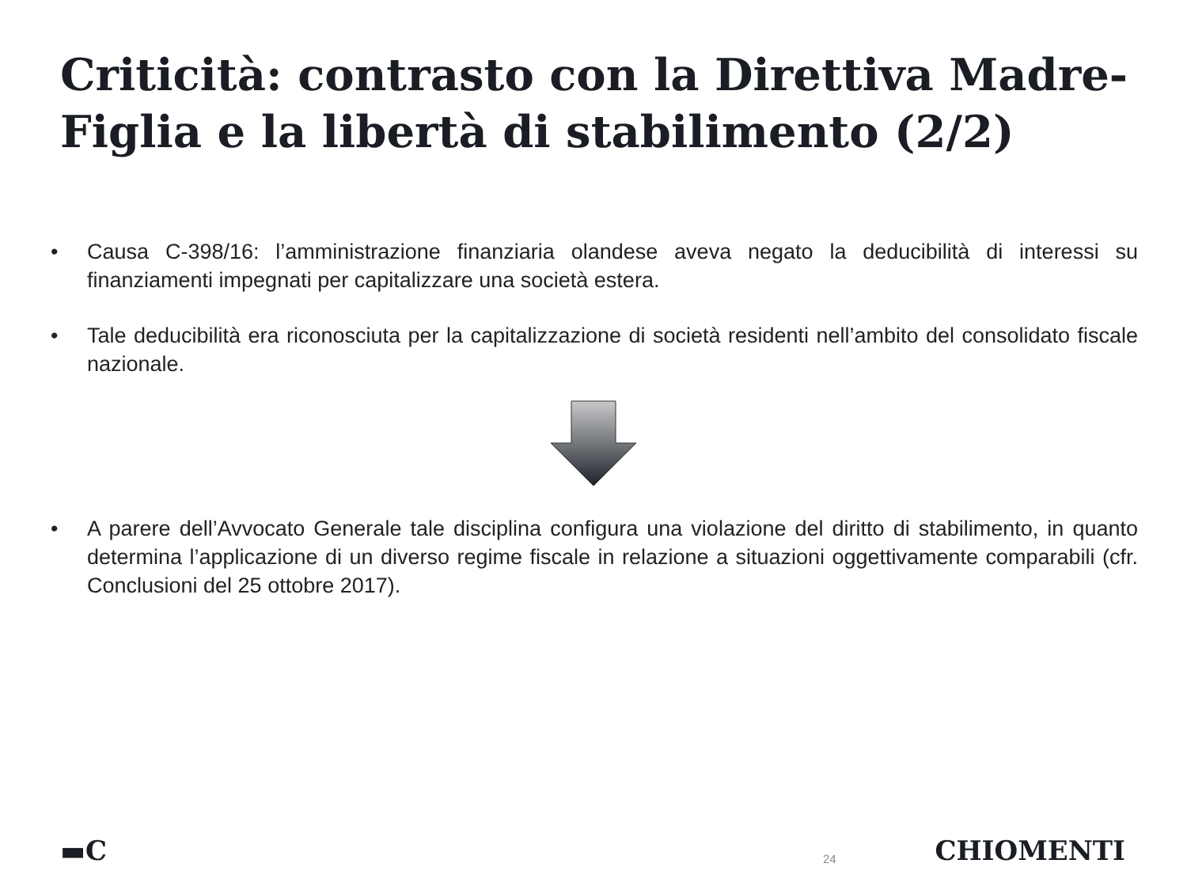Criticità: contrasto con la Direttiva Madre-Figlia e la libertà di stabilimento (2/2)
• Causa C-398/16: l’amministrazione finanziaria olandese aveva negato la deducibilità di interessi su finanziamenti impegnati per capitalizzare una società estera.
• Tale deducibilità era riconosciuta per la capitalizzazione di società residenti nell’ambito del consolidato fiscale nazionale.
• A parere dell’Avvocato Generale tale disciplina configura una violazione del diritto di stabilimento, in quanto determina l’applicazione di un diverso regime fiscale in relazione a situazioni oggettivamente comparabili (cfr. Conclusioni del 25 ottobre 2017).
▬C 24 CHIOMENTI